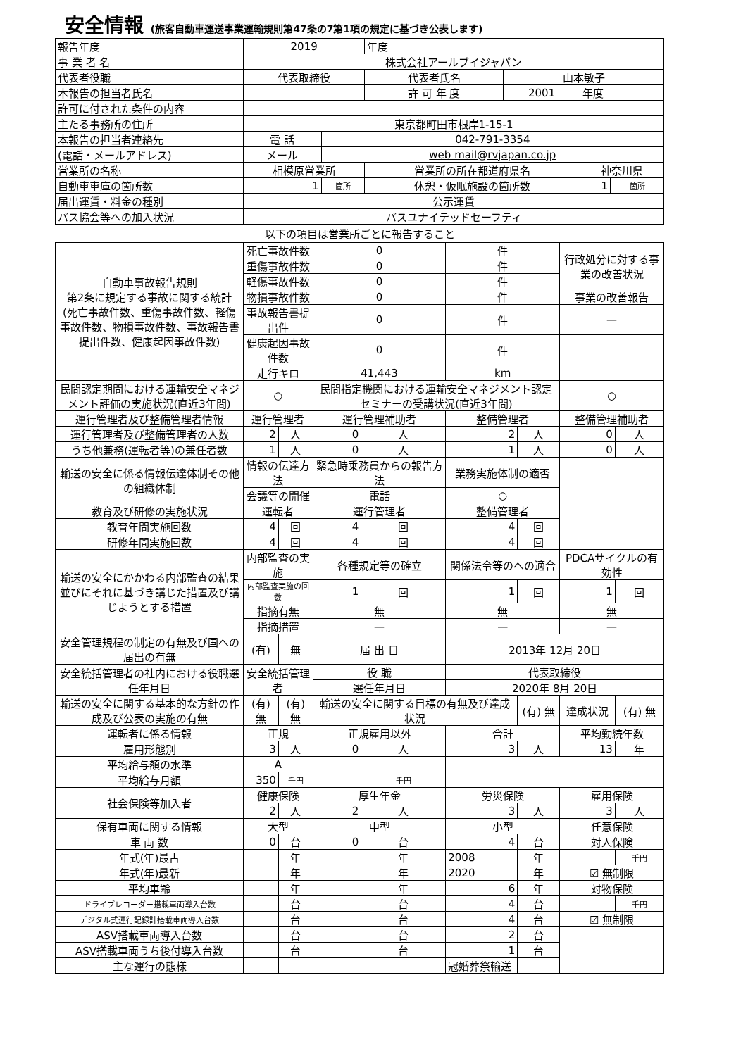安全情報 (旅客自動車運送事業運輸規則第47条の7第1項の規定に基づき公表します)
| 報告年度 | 2019 | | 年度 | | | |
| 事 業 者 名 | 株式会社アールブイジャパン | | | | | |
| 代表者役職 | 代表取締役 | | 代表者氏名 | 山本敏子 | | |
| 本報告の担当者氏名 | | | 許 可 年 度 | 2001 | 年度 | |
| 許可に付された条件の内容 | | | | | | |
| 主たる事務所の住所 | 東京都町田市根岸1-15-1 | | | | | |
| 本報告の担当者連絡先 | 電 話 | 042-791-3354 | | | | |
| (電話・メールアドレス) | メール | web mail@rvjapan.co.jp | | | | |
| 営業所の名称 | 相模原営業所 | | 営業所の所在都道府県名 | | 神奈川県 | |
| 自動車車庫の箇所数 | 1 | 箇所 | 休憩・仮眠施設の箇所数 | | 1 | 箇所 |
| 届出運賃・料金の種別 | 公示運賃 | | | | | |
| バス協会等への加入状況 | バスユナイテッドセーフティ | | | | | |
以下の項目は営業所ごとに報告すること
| 自動車事故報告規則 第2条に規定する事故に関する統計 (死亡事故件数、重傷事故件数、軽傷事故件数、物損事故件数、事故報告書提出件数、健康起因事故件数) | 死亡事故件数 | | 0 | | 件 | | 行政処分に対する事業の改善状況 | |
| | 重傷事故件数 | | 0 | | 件 | | | |
| | 軽傷事故件数 | | 0 | | 件 | | | |
| | 物損事故件数 | | 0 | | 件 | | 事業の改善報告 | |
| | 事故報告書提出件 | | 0 | | 件 | | — | |
| | 健康起因事故件数 | | 0 | | 件 | | | |
| | 走行キロ | | 41,443 | | km | | | |
| 民間認定期間における運輸安全マネジメント評価の実施状況(直近3年間) | ○ | | 民間指定機関における運輸安全マネジメント認定セミナーの受講状況(直近3年間) | | | | ○ | |
| 運行管理者及び整備管理者情報 | 運行管理者 | | 運行管理補助者 | | 整備管理者 | | 整備管理補助者 | |
| 運行管理者及び整備管理者の人数 | 2 | 人 | 0 | 人 | 2 | 人 | 0 | 人 |
| うち他兼務(運転者等)の兼任者数 | 1 | 人 | 0 | 人 | 1 | 人 | 0 | 人 |
| 輸送の安全に係る情報伝達体制その他の組織体制 | 情報の伝達方法 | | 緊急時乗務員からの報告方法 | | 業務実施体制の適否 | | | |
| | 会議等の開催 | | 電話 | | ○ | | | |
| 教育及び研修の実施状況 | 運転者 | | 運行管理者 | | 整備管理者 | | | |
| 教育年間実施回数 | 4 | 回 | 4 | 回 | 4 | 回 | | |
| 研修年間実施回数 | 4 | 回 | 4 | 回 | 4 | 回 | | |
| 輸送の安全にかかわる内部監査の結果並びにそれに基づき講じた措置及び講じようとする措置 | 内部監査の実施 | | 各種規定等の確立 | | 関係法令等のへの適合 | | PDCAサイクルの有効性 | |
| | 内部監査実施の回数 | | 1 | 回 | 1 | 回 | 1 | 回 |
| | 指摘有無 | | 無 | | 無 | | 無 | |
| | 指摘措置 | | — | | — | | — | |
| 安全管理規程の制定の有無及び国への届出の有無 | (有) | 無 | 届 出 日 | | 2013年 12月 20日 | | | |
| 安全統括管理者の社内における役職選任年月日 | 安全統括管理者 | | 役 職 | | 代表取締役 | | | |
| | | | 選任年月日 | | 2020年 8月 20日 | | | |
| 輸送の安全に関する基本的な方針の作成及び公表の実施の有無 | (有) 無 | (有) 無 | 輸送の安全に関する目標の有無及び達成状況 | | | (有) 無 | 達成状況 | (有) 無 |
| 運転者に係る情報 | 正規 | | 正規雇用以外 | | 合計 | | 平均勤続年数 | |
| 雇用形態別 | 3 | 人 | 0 | 人 | 3 | 人 | 13 | 年 |
| 平均給与額の水準 | A | | | | | | | |
| 平均給与月額 | 350 | 千円 | | 千円 | | | | |
| 社会保険等加入者 | 健康保険 | | 厚生年金 | | 労災保険 | | 雇用保険 | |
| | 2 | 人 | 2 | 人 | 3 | 人 | 3 | 人 |
| 保有車両に関する情報 | 大型 | | 中型 | | 小型 | | 任意保険 | |
| 車 両 数 | 0 | 台 | 0 | 台 | 4 | 台 | 対人保険 | |
| 年式(年)最古 | | 年 | | 年 | 2008 | 年 | | 千円 |
| 年式(年)最新 | | 年 | | 年 | 2020 | 年 | ☑ 無制限 | |
| 平均車齢 | | 年 | | 年 | 6 | 年 | 対物保険 | |
| ドライブレコーダー搭載車両導入台数 | | 台 | | 台 | 4 | 台 | | 千円 |
| デジタル式運行記録計搭載車両導入台数 | | 台 | | 台 | 4 | 台 | ☑ 無制限 | |
| ASV搭載車両導入台数 | | 台 | | 台 | 2 | 台 | | |
| ASV搭載車両うち後付導入台数 | | 台 | | 台 | 1 | 台 | | |
| 主な運行の態様 | | | | | 冠婚葬祭輸送 | | | |